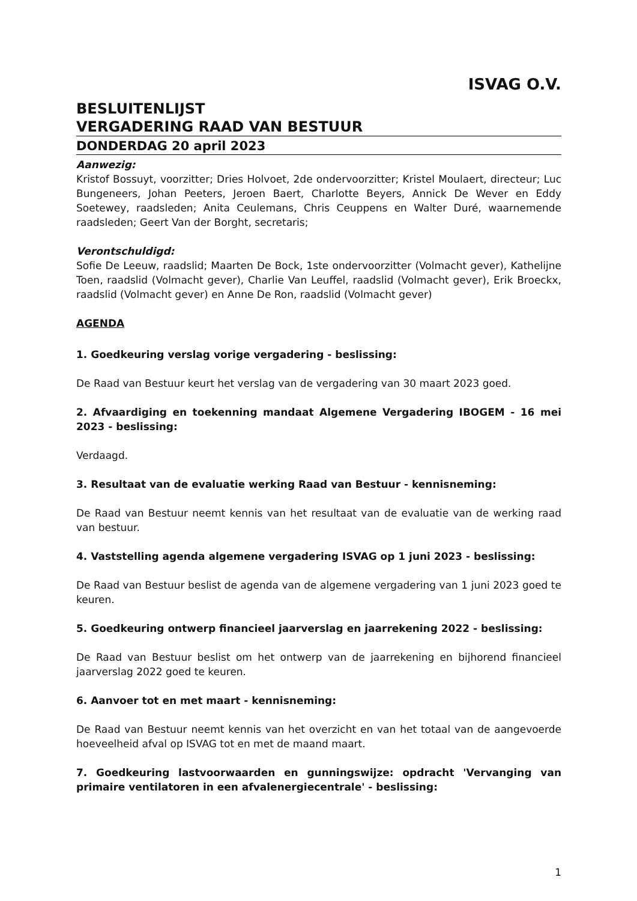ISVAG O.V.
BESLUITENLIJST
VERGADERING RAAD VAN BESTUUR
DONDERDAG 20 april 2023
Aanwezig:
Kristof Bossuyt, voorzitter; Dries Holvoet, 2de ondervoorzitter; Kristel Moulaert, directeur; Luc Bungeneers, Johan Peeters, Jeroen Baert, Charlotte Beyers, Annick De Wever en Eddy Soetewey, raadsleden; Anita Ceulemans, Chris Ceuppens en Walter Duré, waarnemende raadsleden; Geert Van der Borght, secretaris;
Verontschuldigd:
Sofie De Leeuw, raadslid; Maarten De Bock, 1ste ondervoorzitter (Volmacht gever), Kathelijne Toen, raadslid (Volmacht gever), Charlie Van Leuffel, raadslid (Volmacht gever), Erik Broeckx, raadslid (Volmacht gever) en Anne De Ron, raadslid (Volmacht gever)
AGENDA
1. Goedkeuring verslag vorige vergadering - beslissing:
De Raad van Bestuur keurt het verslag van de vergadering van 30 maart 2023 goed.
2. Afvaardiging en toekenning mandaat Algemene Vergadering IBOGEM - 16 mei 2023 - beslissing:
Verdaagd.
3. Resultaat van de evaluatie werking Raad van Bestuur - kennisneming:
De Raad van Bestuur neemt kennis van het resultaat van de evaluatie van de werking raad van bestuur.
4. Vaststelling agenda algemene vergadering ISVAG op 1 juni 2023 - beslissing:
De Raad van Bestuur beslist de agenda van de algemene vergadering van 1 juni 2023 goed te keuren.
5. Goedkeuring ontwerp financieel jaarverslag en jaarrekening 2022 - beslissing:
De Raad van Bestuur beslist om het ontwerp van de jaarrekening en bijhorend financieel jaarverslag 2022 goed te keuren.
6. Aanvoer tot en met maart - kennisneming:
De Raad van Bestuur neemt kennis van het overzicht en van het totaal van de aangevoerde hoeveelheid afval op ISVAG tot en met de maand maart.
7. Goedkeuring lastvoorwaarden en gunningswijze: opdracht 'Vervanging van primaire ventilatoren in een afvalenergiecentrale' - beslissing:
1